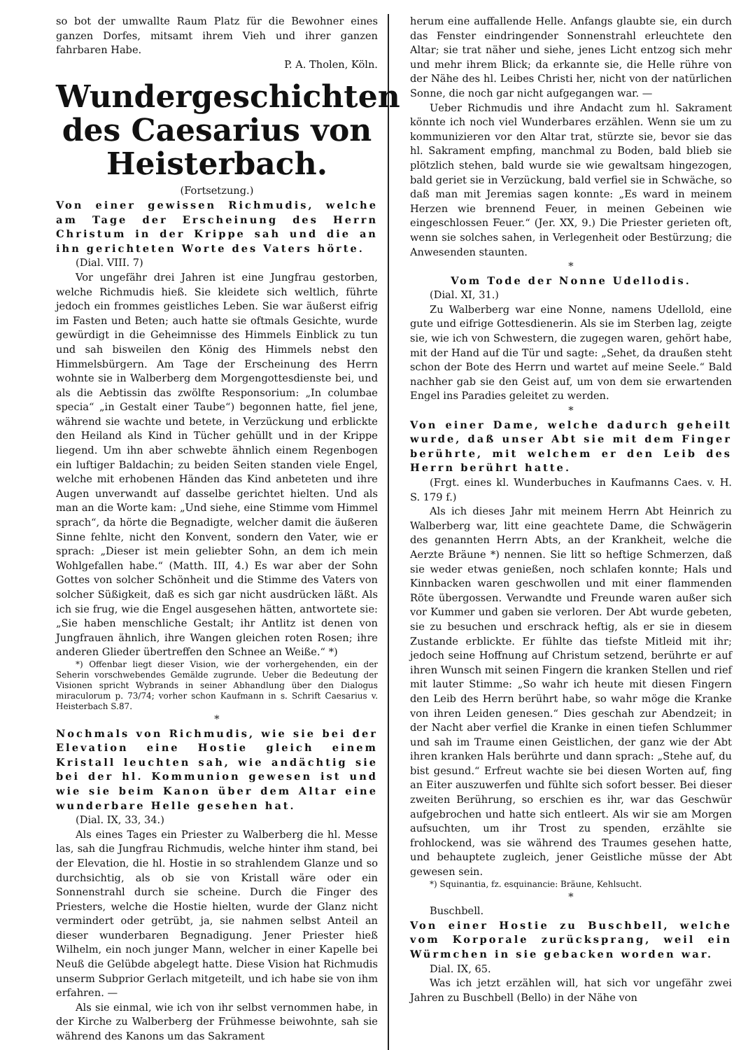so bot der umwallte Raum Platz für die Bewohner eines ganzen Dorfes, mitsamt ihrem Vieh und ihrer ganzen fahrbaren Habe.
P. A. Tholen, Köln.
Wundergeschichten des Caesarius von Heisterbach.
(Fortsetzung.)
Von einer gewissen Richmudis, welche am Tage der Erscheinung des Herrn Christum in der Krippe sah und die an ihn gerichteten Worte des Vaters hörte.
(Dial. VIII. 7)
Vor ungefähr drei Jahren ist eine Jungfrau gestorben, welche Richmudis hieß. Sie kleidete sich weltlich, führte jedoch ein frommes geistliches Leben. Sie war äußerst eifrig im Fasten und Beten; auch hatte sie oftmals Gesichte, wurde gewürdigt in die Geheimnisse des Himmels Einblick zu tun und sah bisweilen den König des Himmels nebst den Himmelsbürgern. Am Tage der Erscheinung des Herrn wohnte sie in Walberberg dem Morgengottesdienste bei, und als die Aebtissin das zwölfte Responsorium: „In columbae specia“ „in Gestalt einer Taube“) begonnen hatte, fiel jene, während sie wachte und betete, in Verzückung und erblickte den Heiland als Kind in Tücher gehüllt und in der Krippe liegend. Um ihn aber schwebte ähnlich einem Regenbogen ein luftiger Baldachin; zu beiden Seiten standen viele Engel, welche mit erhobenen Händen das Kind anbeteten und ihre Augen unverwandt auf dasselbe gerichtet hielten. Und als man an die Worte kam: „Und siehe, eine Stimme vom Himmel sprach“, da hörte die Begnadigte, welcher damit die äußeren Sinne fehlte, nicht den Konvent, sondern den Vater, wie er sprach: „Dieser ist mein geliebter Sohn, an dem ich mein Wohlgefallen habe.“ (Matth. III, 4.) Es war aber der Sohn Gottes von solcher Schönheit und die Stimme des Vaters von solcher Süßigkeit, daß es sich gar nicht ausdrücken läßt. Als ich sie frug, wie die Engel ausgesehen hätten, antwortete sie: „Sie haben menschliche Gestalt; ihr Antlitz ist denen von Jungfrauen ähnlich, ihre Wangen gleichen roten Rosen; ihre anderen Glieder übertreffen den Schnee an Weiße.“ *)
*) Offenbar liegt dieser Vision, wie der vorhergehenden, ein der Seherin vorschwebendes Gemälde zugrunde. Ueber die Bedeutung der Visionen spricht Wybrands in seiner Abhandlung über den Dialogus miraculorum p. 73/74; vorher schon Kaufmann in s. Schrift Caesarius v. Heisterbach S.87.
*
Nochmals von Richmudis, wie sie bei der Elevation eine Hostie gleich einem Kristall leuchten sah, wie andächtig sie bei der hl. Kommunion gewesen ist und wie sie beim Kanon über dem Altar eine wunderbare Helle gesehen hat.
(Dial. IX, 33, 34.)
Als eines Tages ein Priester zu Walberberg die hl. Messe las, sah die Jungfrau Richmudis, welche hinter ihm stand, bei der Elevation, die hl. Hostie in so strahlendem Glanze und so durchsichtig, als ob sie von Kristall wäre oder ein Sonnenstrahl durch sie scheine. Durch die Finger des Priesters, welche die Hostie hielten, wurde der Glanz nicht vermindert oder getrübt, ja, sie nahmen selbst Anteil an dieser wunderbaren Begnadigung. Jener Priester hieß Wilhelm, ein noch junger Mann, welcher in einer Kapelle bei Neuß die Gelübde abgelegt hatte. Diese Vision hat Richmudis unserm Subprior Gerlach mitgeteilt, und ich habe sie von ihm erfahren. —
Als sie einmal, wie ich von ihr selbst vernommen habe, in der Kirche zu Walberberg der Frühmesse beiwohnte, sah sie während des Kanons um das Sakrament
herum eine auffallende Helle. Anfangs glaubte sie, ein durch das Fenster eindringender Sonnenstrahl erleuchtete den Altar; sie trat näher und siehe, jenes Licht entzog sich mehr und mehr ihrem Blick; da erkannte sie, die Helle rühre von der Nähe des hl. Leibes Christi her, nicht von der natürlichen Sonne, die noch gar nicht aufgegangen war. —
Ueber Richmudis und ihre Andacht zum hl. Sakrament könnte ich noch viel Wunderbares erzählen. Wenn sie um zu kommunizieren vor den Altar trat, stürzte sie, bevor sie das hl. Sakrament empfing, manchmal zu Boden, bald blieb sie plötzlich stehen, bald wurde sie wie gewaltsam hingezogen, bald geriet sie in Verzückung, bald verfiel sie in Schwäche, so daß man mit Jeremias sagen konnte: „Es ward in meinem Herzen wie brennend Feuer, in meinen Gebeinen wie eingeschlossen Feuer.“ (Jer. XX, 9.) Die Priester gerieten oft, wenn sie solches sahen, in Verlegenheit oder Bestürzung; die Anwesenden staunten.
*
Vom Tode der Nonne Udellodis.
(Dial. XI, 31.)
Zu Walberberg war eine Nonne, namens Udellold, eine gute und eifrige Gottesdienerin. Als sie im Sterben lag, zeigte sie, wie ich von Schwestern, die zugegen waren, gehört habe, mit der Hand auf die Tür und sagte: „Sehet, da draußen steht schon der Bote des Herrn und wartet auf meine Seele.“ Bald nachher gab sie den Geist auf, um von dem sie erwartenden Engel ins Paradies geleitet zu werden.
*
Von einer Dame, welche dadurch geheilt wurde, daß unser Abt sie mit dem Finger berührte, mit welchem er den Leib des Herrn berührt hatte.
(Frgt. eines kl. Wunderbuches in Kaufmanns Caes. v. H. S. 179 f.)
Als ich dieses Jahr mit meinem Herrn Abt Heinrich zu Walberberg war, litt eine geachtete Dame, die Schwägerin des genannten Herrn Abts, an der Krankheit, welche die Aerzte Bräune *) nennen. Sie litt so heftige Schmerzen, daß sie weder etwas genießen, noch schlafen konnte; Hals und Kinnbacken waren geschwollen und mit einer flammenden Röte übergossen. Verwandte und Freunde waren außer sich vor Kummer und gaben sie verloren. Der Abt wurde gebeten, sie zu besuchen und erschrack heftig, als er sie in diesem Zustande erblickte. Er fühlte das tiefste Mitleid mit ihr; jedoch seine Hoffnung auf Christum setzend, berührte er auf ihren Wunsch mit seinen Fingern die kranken Stellen und rief mit lauter Stimme: „So wahr ich heute mit diesen Fingern den Leib des Herrn berührt habe, so wahr möge die Kranke von ihren Leiden genesen.“ Dies geschah zur Abendzeit; in der Nacht aber verfiel die Kranke in einen tiefen Schlummer und sah im Traume einen Geistlichen, der ganz wie der Abt ihren kranken Hals berührte und dann sprach: „Stehe auf, du bist gesund.“ Erfreut wachte sie bei diesen Worten auf, fing an Eiter auszuwerfen und fühlte sich sofort besser. Bei dieser zweiten Berührung, so erschien es ihr, war das Geschwür aufgebrochen und hatte sich entleert. Als wir sie am Morgen aufsuchten, um ihr Trost zu spenden, erzählte sie frohlockend, was sie während des Traumes gesehen hatte, und behauptete zugleich, jener Geistliche müsse der Abt gewesen sein.
*) Squinantia, fz. esquinancie: Bräune, Kehlsucht.
*
Buschbell.
Von einer Hostie zu Buschbell, welche vom Korporale zurücksprang, weil ein Würmchen in sie gebacken worden war.
Dial. IX, 65.
Was ich jetzt erzählen will, hat sich vor ungefähr zwei Jahren zu Buschbell (Bello) in der Nähe von